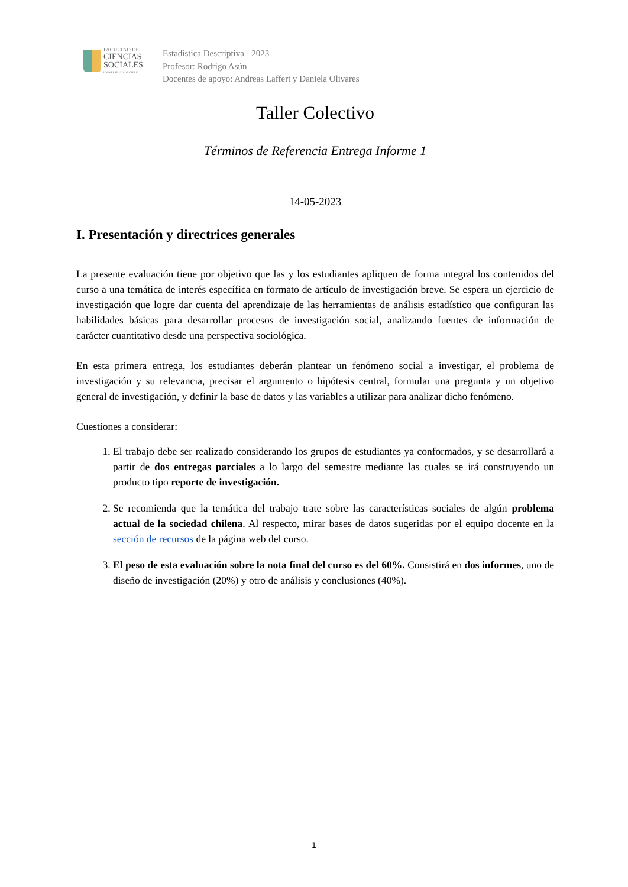FACULTAD DE
CIENCIAS
SOCIALES
UNIVERSIDAD DE CHILE
Estadística Descriptiva - 2023
Profesor: Rodrigo Asún
Docentes de apoyo: Andreas Laffert y Daniela Olivares
Taller Colectivo
Términos de Referencia Entrega Informe 1
14-05-2023
I. Presentación y directrices generales
La presente evaluación tiene por objetivo que las y los estudiantes apliquen de forma integral los contenidos del curso a una temática de interés específica en formato de artículo de investigación breve. Se espera un ejercicio de investigación que logre dar cuenta del aprendizaje de las herramientas de análisis estadístico que configuran las habilidades básicas para desarrollar procesos de investigación social, analizando fuentes de información de carácter cuantitativo desde una perspectiva sociológica.
En esta primera entrega, los estudiantes deberán plantear un fenómeno social a investigar, el problema de investigación y su relevancia, precisar el argumento o hipótesis central, formular una pregunta y un objetivo general de investigación, y definir la base de datos y las variables a utilizar para analizar dicho fenómeno.
Cuestiones a considerar:
1. El trabajo debe ser realizado considerando los grupos de estudiantes ya conformados, y se desarrollará a partir de dos entregas parciales a lo largo del semestre mediante las cuales se irá construyendo un producto tipo reporte de investigación.
2. Se recomienda que la temática del trabajo trate sobre las características sociales de algún problema actual de la sociedad chilena. Al respecto, mirar bases de datos sugeridas por el equipo docente en la sección de recursos de la página web del curso.
3. El peso de esta evaluación sobre la nota final del curso es del 60%. Consistirá en dos informes, uno de diseño de investigación (20%) y otro de análisis y conclusiones (40%).
1